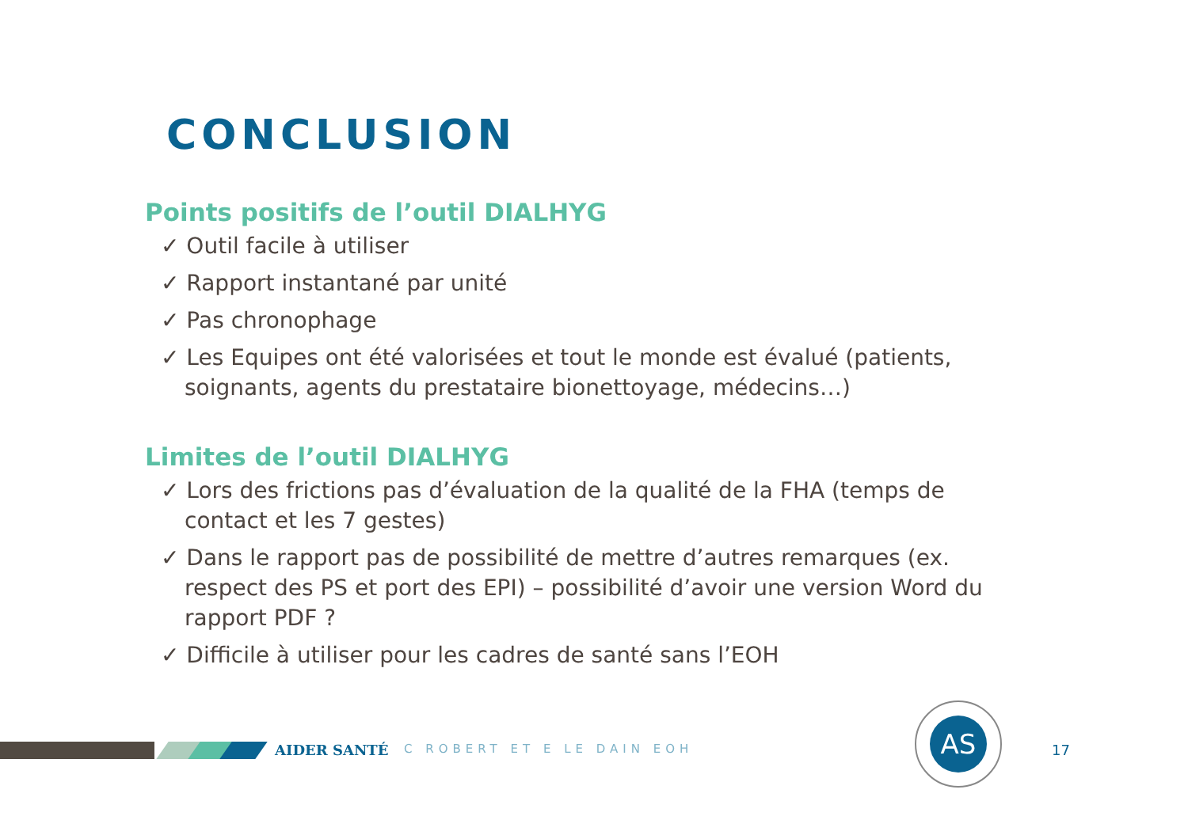CONCLUSION
Points positifs de l’outil DIALHYG
✓ Outil facile à utiliser
✓ Rapport instantané par unité
✓ Pas chronophage
✓ Les Equipes ont été valorisées et tout le monde est évalué (patients, soignants, agents du prestataire bionettoyage, médecins…)
Limites de l’outil DIALHYG
✓ Lors des frictions pas d’évaluation de la qualité de la FHA (temps de contact et les 7 gestes)
✓ Dans le rapport pas de possibilité de mettre d’autres remarques (ex. respect des PS et port des EPI) – possibilité d’avoir une version Word du rapport PDF ?
✓ Difficile à utiliser pour les cadres de santé sans l’EOH
AIDER SANTÉ C ROBERT ET E LE DAIN EOH 17
AS